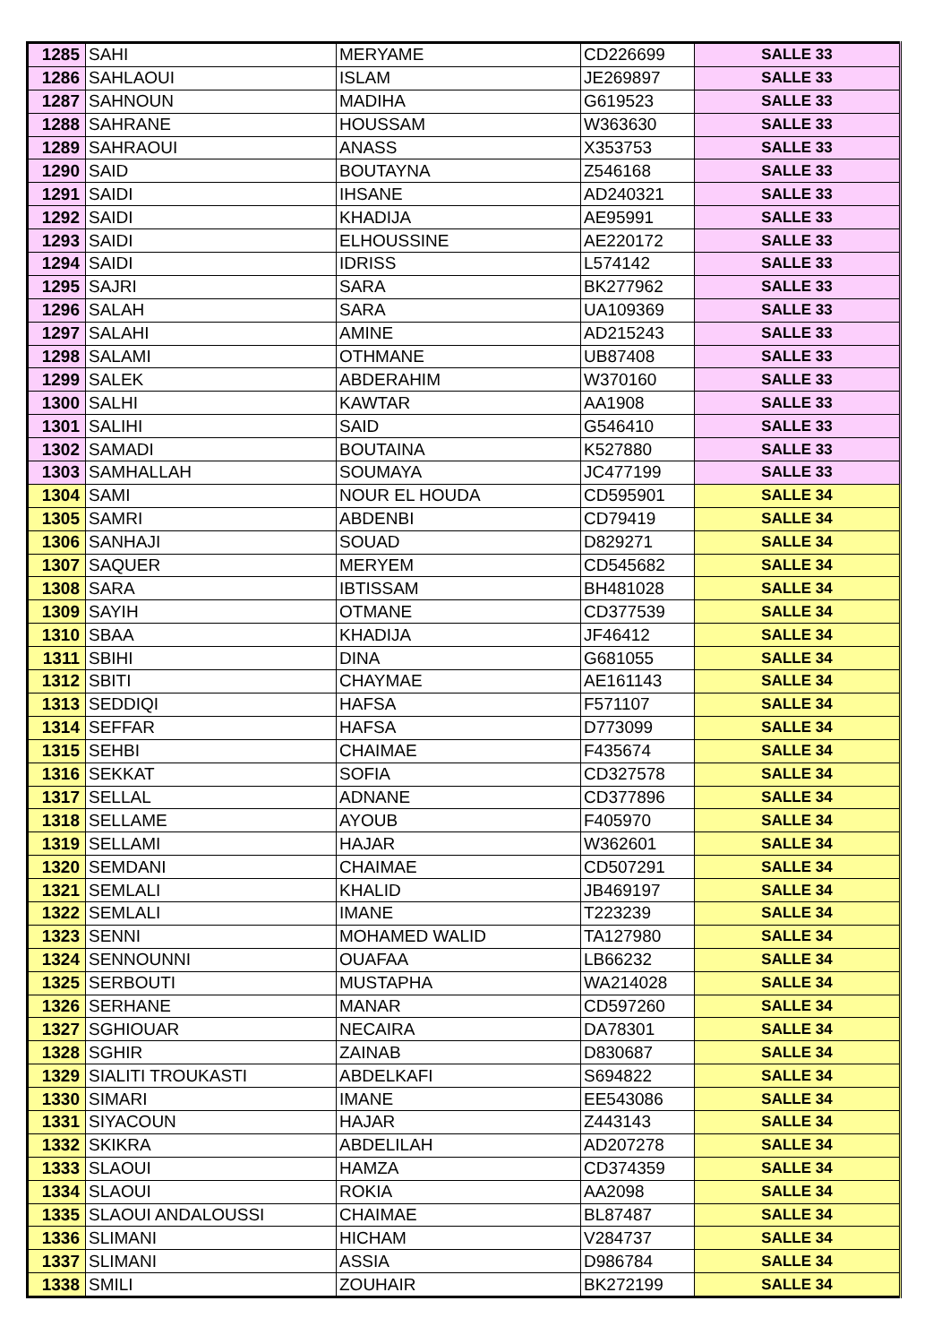| 1285 | SAHI | MERYAME | CD226699 | SALLE 33 |
| 1286 | SAHLAOUI | ISLAM | JE269897 | SALLE 33 |
| 1287 | SAHNOUN | MADIHA | G619523 | SALLE 33 |
| 1288 | SAHRANE | HOUSSAM | W363630 | SALLE 33 |
| 1289 | SAHRAOUI | ANASS | X353753 | SALLE 33 |
| 1290 | SAID | BOUTAYNA | Z546168 | SALLE 33 |
| 1291 | SAIDI | IHSANE | AD240321 | SALLE 33 |
| 1292 | SAIDI | KHADIJA | AE95991 | SALLE 33 |
| 1293 | SAIDI | ELHOUSSINE | AE220172 | SALLE 33 |
| 1294 | SAIDI | IDRISS | L574142 | SALLE 33 |
| 1295 | SAJRI | SARA | BK277962 | SALLE 33 |
| 1296 | SALAH | SARA | UA109369 | SALLE 33 |
| 1297 | SALAHI | AMINE | AD215243 | SALLE 33 |
| 1298 | SALAMI | OTHMANE | UB87408 | SALLE 33 |
| 1299 | SALEK | ABDERAHIM | W370160 | SALLE 33 |
| 1300 | SALHI | KAWTAR | AA1908 | SALLE 33 |
| 1301 | SALIHI | SAID | G546410 | SALLE 33 |
| 1302 | SAMADI | BOUTAINA | K527880 | SALLE 33 |
| 1303 | SAMHALLAH | SOUMAYA | JC477199 | SALLE 33 |
| 1304 | SAMI | NOUR EL HOUDA | CD595901 | SALLE 34 |
| 1305 | SAMRI | ABDENBI | CD79419 | SALLE 34 |
| 1306 | SANHAJI | SOUAD | D829271 | SALLE 34 |
| 1307 | SAQUER | MERYEM | CD545682 | SALLE 34 |
| 1308 | SARA | IBTISSAM | BH481028 | SALLE 34 |
| 1309 | SAYIH | OTMANE | CD377539 | SALLE 34 |
| 1310 | SBAA | KHADIJA | JF46412 | SALLE 34 |
| 1311 | SBIHI | DINA | G681055 | SALLE 34 |
| 1312 | SBITI | CHAYMAE | AE161143 | SALLE 34 |
| 1313 | SEDDIQI | HAFSA | F571107 | SALLE 34 |
| 1314 | SEFFAR | HAFSA | D773099 | SALLE 34 |
| 1315 | SEHBI | CHAIMAE | F435674 | SALLE 34 |
| 1316 | SEKKAT | SOFIA | CD327578 | SALLE 34 |
| 1317 | SELLAL | ADNANE | CD377896 | SALLE 34 |
| 1318 | SELLAME | AYOUB | F405970 | SALLE 34 |
| 1319 | SELLAMI | HAJAR | W362601 | SALLE 34 |
| 1320 | SEMDANI | CHAIMAE | CD507291 | SALLE 34 |
| 1321 | SEMLALI | KHALID | JB469197 | SALLE 34 |
| 1322 | SEMLALI | IMANE | T223239 | SALLE 34 |
| 1323 | SENNI | MOHAMED WALID | TA127980 | SALLE 34 |
| 1324 | SENNOUNNI | OUAFAA | LB66232 | SALLE 34 |
| 1325 | SERBOUTI | MUSTAPHA | WA214028 | SALLE 34 |
| 1326 | SERHANE | MANAR | CD597260 | SALLE 34 |
| 1327 | SGHIOUAR | NECAIRA | DA78301 | SALLE 34 |
| 1328 | SGHIR | ZAINAB | D830687 | SALLE 34 |
| 1329 | SIALITI TROUKASTI | ABDELKAFI | S694822 | SALLE 34 |
| 1330 | SIMARI | IMANE | EE543086 | SALLE 34 |
| 1331 | SIYACOUN | HAJAR | Z443143 | SALLE 34 |
| 1332 | SKIKRA | ABDELILAH | AD207278 | SALLE 34 |
| 1333 | SLAOUI | HAMZA | CD374359 | SALLE 34 |
| 1334 | SLAOUI | ROKIA | AA2098 | SALLE 34 |
| 1335 | SLAOUI ANDALOUSSI | CHAIMAE | BL87487 | SALLE 34 |
| 1336 | SLIMANI | HICHAM | V284737 | SALLE 34 |
| 1337 | SLIMANI | ASSIA | D986784 | SALLE 34 |
| 1338 | SMILI | ZOUHAIR | BK272199 | SALLE 34 |